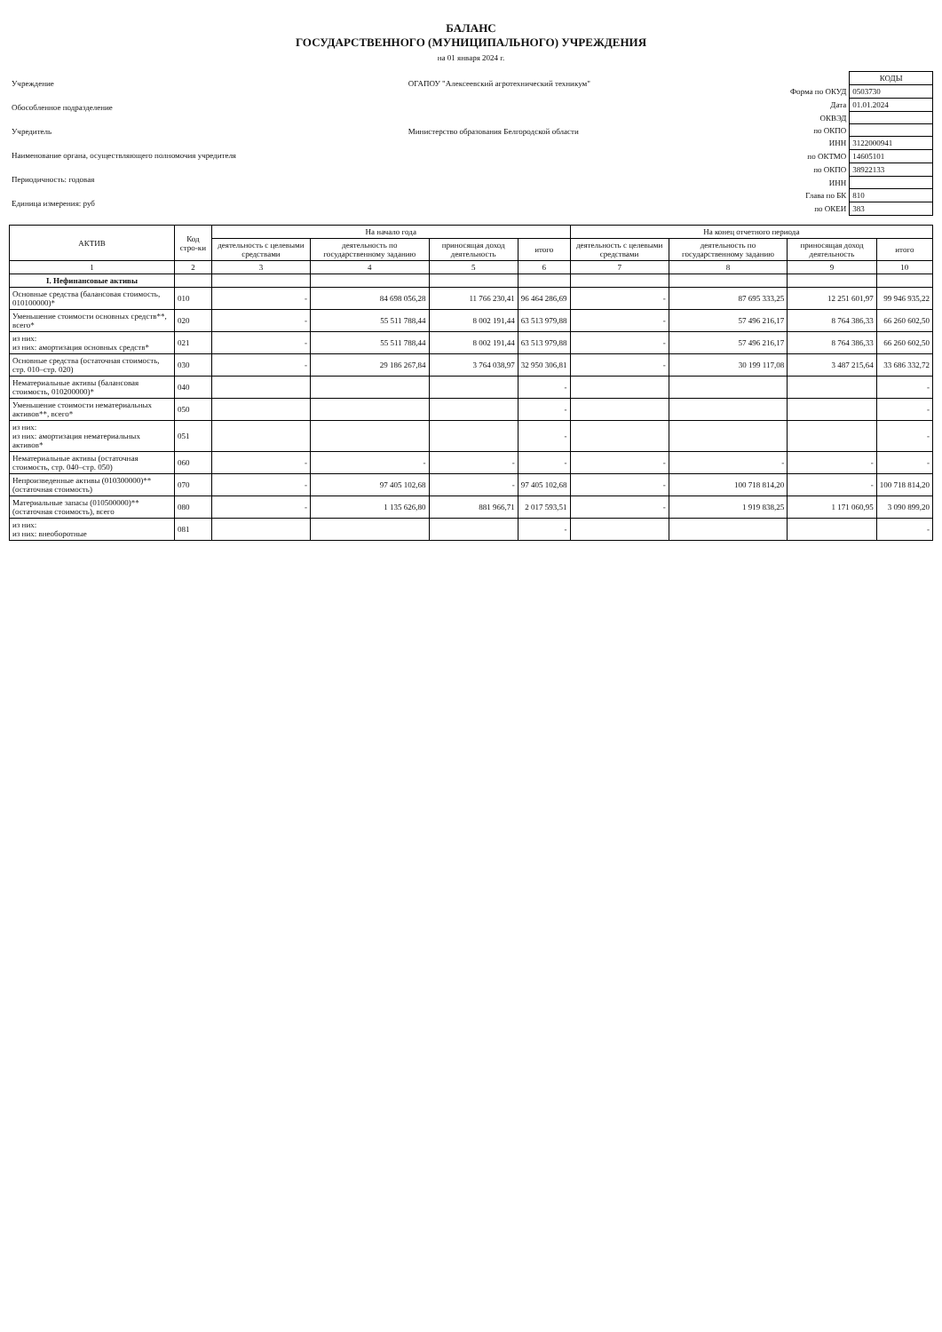БАЛАНС
ГОСУДАРСТВЕННОГО (МУНИЦИПАЛЬНОГО) УЧРЕЖДЕНИЯ
на 01 января 2024 г.
| Учреждение | ОГАПОУ "Алексеевский агротехнический техникум" |
| Обособленное подразделение | |
| Учредитель | Министерство образования Белгородской области |
| Наименование органа, осуществляющего полномочия учредителя | |
| Периодичность: годовая | |
| Единица измерения: руб | |
| | КОДЫ |
| Форма по ОКУД | 0503730 |
| Дата | 01.01.2024 |
| ОКВЭД | |
| по ОКПО | |
| ИНН | 3122000941 |
| по ОКТМО | 14605101 |
| по ОКПО | 38922133 |
| ИНН | |
| Глава по БК | 810 |
| по ОКЕИ | 383 |
| АКТИВ | Код стро-ки | На начало года | | | | На конец отчетного периода | | | |
| --- | --- | --- | --- | --- | --- | --- | --- | --- | --- |
| | | деятельность с целевыми средствами | деятельность по государственному заданию | приносящая доход деятельность | итого | деятельность с целевыми средствами | деятельность по государственному заданию | приносящая доход деятельность | итого |
| 1 | 2 | 3 | 4 | 5 | 6 | 7 | 8 | 9 | 10 |
| I. Нефинансовые активы | | | | | | | | | |
| Основные средства (балансовая стоимость, 010100000)* | 010 | - | 84 698 056,28 | 11 766 230,41 | 96 464 286,69 | - | 87 695 333,25 | 12 251 601,97 | 99 946 935,22 |
| Уменьшение стоимости основных средств**, всего* | 020 | - | 55 511 788,44 | 8 002 191,44 | 63 513 979,88 | - | 57 496 216,17 | 8 764 386,33 | 66 260 602,50 |
| из них: из них: амортизация основных средств* | 021 | - | 55 511 788,44 | 8 002 191,44 | 63 513 979,88 | - | 57 496 216,17 | 8 764 386,33 | 66 260 602,50 |
| Основные средства (остаточная стоимость, стр. 010–стр. 020) | 030 | - | 29 186 267,84 | 3 764 038,97 | 32 950 306,81 | - | 30 199 117,08 | 3 487 215,64 | 33 686 332,72 |
| Нематериальные активы (балансовая стоимость, 010200000)* | 040 | | | | - | | | | - |
| Уменьшение стоимости нематериальных активов**, всего* | 050 | | | | - | | | | - |
| из них: из них: амортизация нематериальных активов* | 051 | | | | - | | | | - |
| Нематериальные активы (остаточная стоимость, стр. 040–стр. 050) | 060 | - | - | - | - | - | - | - | - |
| Непроизведенные активы (010300000)** (остаточная стоимость) | 070 | - | 97 405 102,68 | - | 97 405 102,68 | - | 100 718 814,20 | - | 100 718 814,20 |
| Материальные запасы (010500000)** (остаточная стоимость), всего | 080 | - | 1 135 626,80 | 881 966,71 | 2 017 593,51 | - | 1 919 838,25 | 1 171 060,95 | 3 090 899,20 |
| из них: из них: внеоборотные | 081 | | | | - | | | | - |